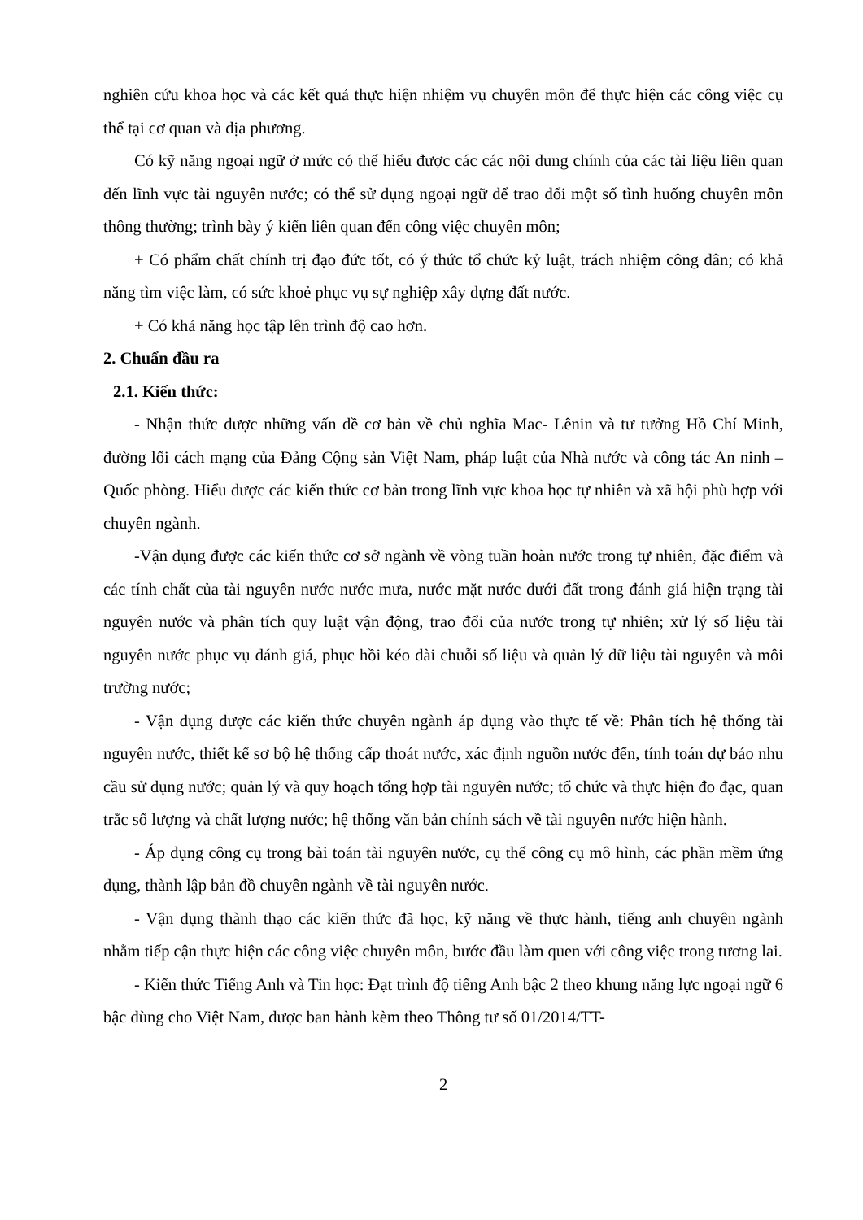nghiên cứu khoa học và các kết quả thực hiện nhiệm vụ chuyên môn để thực hiện các công việc cụ thể tại cơ quan và địa phương.
Có kỹ năng ngoại ngữ ở mức có thể hiểu được các các nội dung chính của các tài liệu liên quan đến lĩnh vực tài nguyên nước; có thể sử dụng ngoại ngữ để trao đổi một số tình huống chuyên môn thông thường; trình bày ý kiến liên quan đến công việc chuyên môn;
+ Có phẩm chất chính trị đạo đức tốt, có ý thức tổ chức kỷ luật, trách nhiệm công dân; có khả năng tìm việc làm, có sức khoẻ phục vụ sự nghiệp xây dựng đất nước.
+ Có khả năng học tập lên trình độ cao hơn.
2. Chuẩn đầu ra
2.1. Kiến thức:
- Nhận thức được những vấn đề cơ bản về chủ nghĩa Mac- Lênin và tư tưởng Hồ Chí Minh, đường lối cách mạng của Đảng Cộng sản Việt Nam, pháp luật của Nhà nước và công tác An ninh – Quốc phòng. Hiểu được các kiến thức cơ bản trong lĩnh vực khoa học tự nhiên và xã hội phù hợp với chuyên ngành.
-Vận dụng được các kiến thức cơ sở ngành về vòng tuần hoàn nước trong tự nhiên, đặc điểm và các tính chất của tài nguyên nước nước mưa, nước mặt nước dưới đất trong đánh giá hiện trạng tài nguyên nước và phân tích quy luật vận động, trao đổi của nước trong tự nhiên; xử lý số liệu tài nguyên nước phục vụ đánh giá, phục hồi kéo dài chuỗi số liệu và quản lý dữ liệu tài nguyên và môi trường nước;
- Vận dụng được các kiến thức chuyên ngành áp dụng vào thực tế về: Phân tích hệ thống tài nguyên nước, thiết kế sơ bộ hệ thống cấp thoát nước, xác định nguồn nước đến, tính toán dự báo nhu cầu sử dụng nước; quản lý và quy hoạch tổng hợp tài nguyên nước; tổ chức và thực hiện đo đạc, quan trắc số lượng và chất lượng nước; hệ thống văn bản chính sách về tài nguyên nước hiện hành.
- Áp dụng công cụ trong bài toán tài nguyên nước, cụ thể công cụ mô hình, các phần mềm ứng dụng, thành lập bản đồ chuyên ngành về tài nguyên nước.
- Vận dụng thành thạo các kiến thức đã học, kỹ năng về thực hành, tiếng anh chuyên ngành nhằm tiếp cận thực hiện các công việc chuyên môn, bước đầu làm quen với công việc trong tương lai.
- Kiến thức Tiếng Anh và Tin học: Đạt trình độ tiếng Anh bậc 2 theo khung năng lực ngoại ngữ 6 bậc dùng cho Việt Nam, được ban hành kèm theo Thông tư số 01/2014/TT-
2